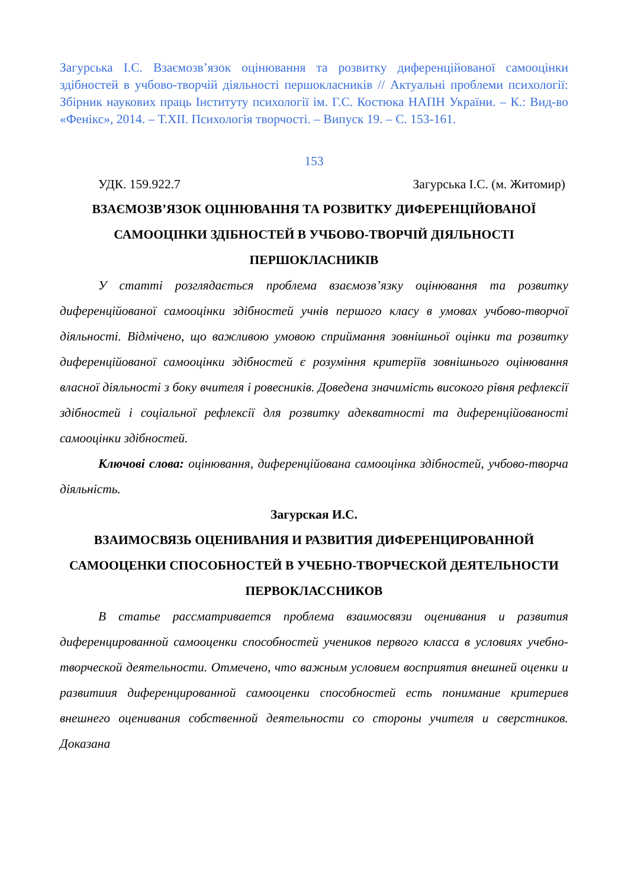Загурська І.С. Взаємозв’язок оцінювання та розвитку диференційованої самооцінки здібностей в учбово-творчій діяльності першокласників // Актуальні проблеми психології: Збірник наукових праць Інституту психології ім. Г.С. Костюка НАПН України. – К.: Вид-во «Фенікс», 2014. – Т.XII. Психологія творчості. – Випуск 19. – С. 153-161.
153
УДК. 159.922.7 Загурська І.С. (м. Житомир)
ВЗАЄМОЗВ’ЯЗОК ОЦІНЮВАННЯ ТА РОЗВИТКУ ДИФЕРЕНЦІЙОВАНОЇ САМООЦІНКИ ЗДІБНОСТЕЙ В УЧБОВО-ТВОРЧІЙ ДІЯЛЬНОСТІ ПЕРШОКЛАСНИКІВ
У статті розглядається проблема взаємозв’язку оцінювання та розвитку диференційованої самооцінки здібностей учнів першого класу в умовах учбово-творчої діяльності. Відмічено, що важливою умовою сприймання зовнішньої оцінки та розвитку диференційованої самооцінки здібностей є розуміння критеріїв зовнішнього оцінювання власної діяльності з боку вчителя і ровесників. Доведена значимість високого рівня рефлексії здібностей і соціальної рефлексії для розвитку адекватності та диференційованості самооцінки здібностей.
Ключові слова: оцінювання, диференційована самооцінка здібностей, учбово-творча діяльність.
Загурская И.С.
ВЗАИМОСВЯЗЬ ОЦЕНИВАНИЯ И РАЗВИТИЯ ДИФЕРЕНЦИРОВАННОЙ САМООЦЕНКИ СПОСОБНОСТЕЙ В УЧЕБНО-ТВОРЧЕСКОЙ ДЕЯТЕЛЬНОСТИ ПЕРВОКЛАССНИКОВ
В статье рассматривается проблема взаимосвязи оценивания и развития диференцированной самооценки способностей учеников первого класса в условиях учебно-творческой деятельности. Отмечено, что важным условием восприятия внешней оценки и развитиия диференцированной самооценки способностей есть понимание критериев внешнего оценивания собственной деятельности со стороны учителя и сверстников. Доказана